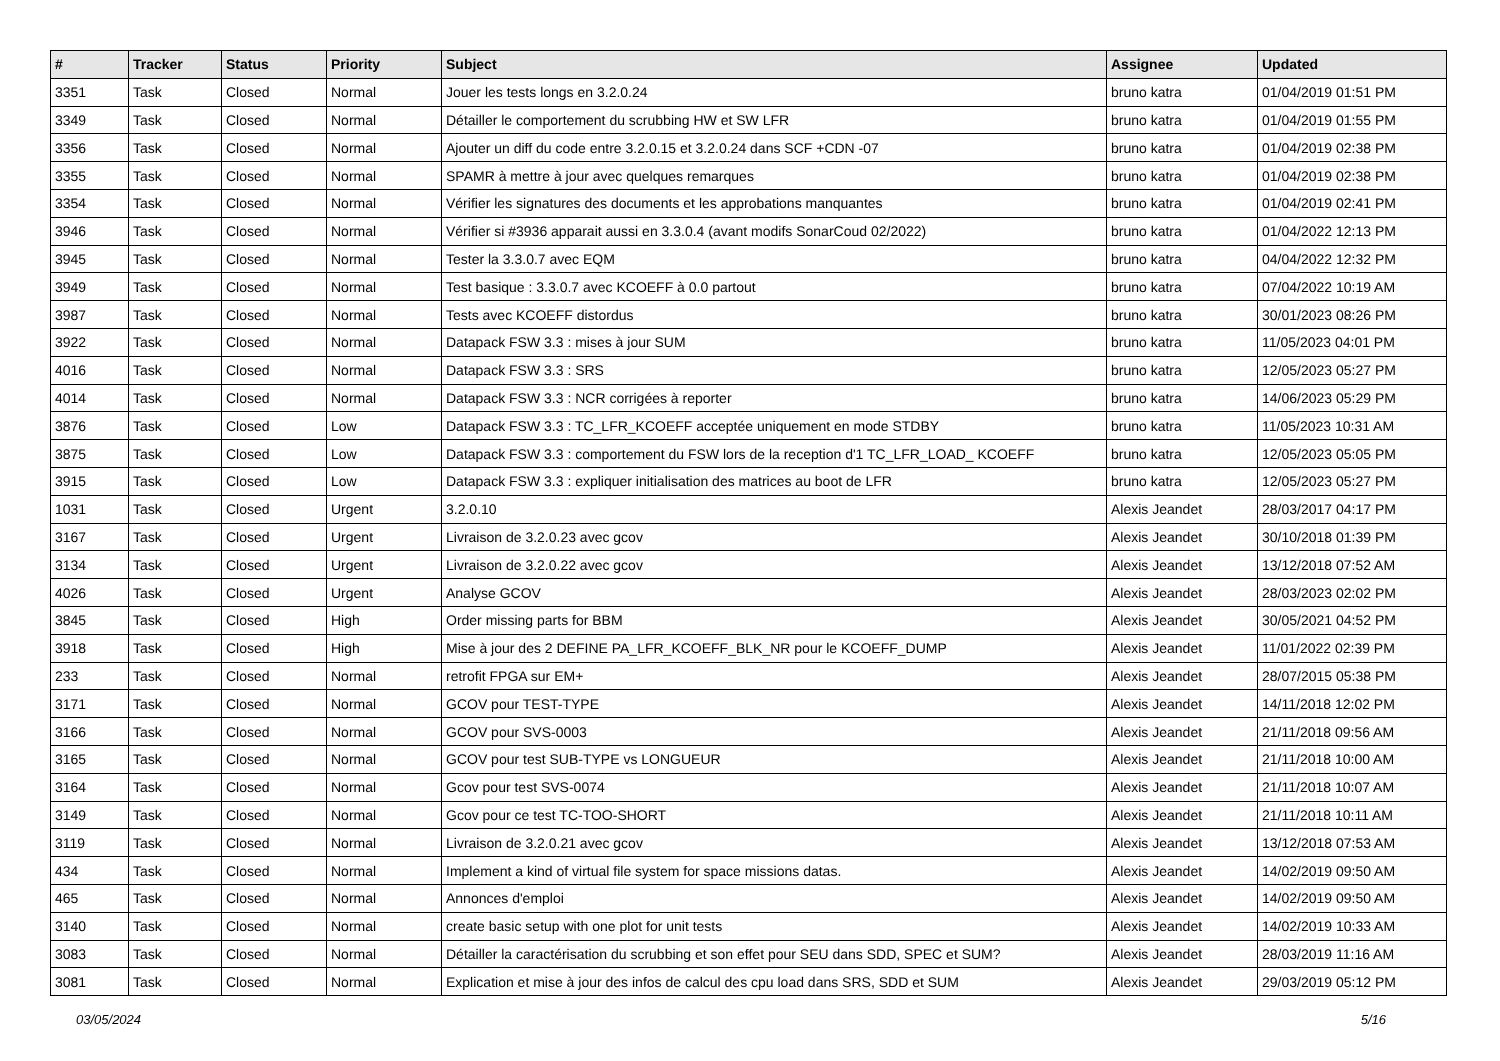| # | Tracker | Status | Priority | Subject | Assignee | Updated |
| --- | --- | --- | --- | --- | --- | --- |
| 3351 | Task | Closed | Normal | Jouer les tests longs en 3.2.0.24 | bruno katra | 01/04/2019 01:51 PM |
| 3349 | Task | Closed | Normal | Détailler le comportement du scrubbing HW et SW LFR | bruno katra | 01/04/2019 01:55 PM |
| 3356 | Task | Closed | Normal | Ajouter un diff du code entre 3.2.0.15 et 3.2.0.24 dans SCF +CDN -07 | bruno katra | 01/04/2019 02:38 PM |
| 3355 | Task | Closed | Normal | SPAMR à mettre à jour avec quelques remarques | bruno katra | 01/04/2019 02:38 PM |
| 3354 | Task | Closed | Normal | Vérifier les signatures des documents et les approbations manquantes | bruno katra | 01/04/2019 02:41 PM |
| 3946 | Task | Closed | Normal | Vérifier si #3936 apparait aussi en 3.3.0.4 (avant modifs SonarCoud 02/2022) | bruno katra | 01/04/2022 12:13 PM |
| 3945 | Task | Closed | Normal | Tester la 3.3.0.7 avec EQM | bruno katra | 04/04/2022 12:32 PM |
| 3949 | Task | Closed | Normal | Test basique : 3.3.0.7 avec KCOEFF à 0.0 partout | bruno katra | 07/04/2022 10:19 AM |
| 3987 | Task | Closed | Normal | Tests avec KCOEFF distordus | bruno katra | 30/01/2023 08:26 PM |
| 3922 | Task | Closed | Normal | Datapack FSW 3.3 : mises à jour SUM | bruno katra | 11/05/2023 04:01 PM |
| 4016 | Task | Closed | Normal | Datapack FSW 3.3 : SRS | bruno katra | 12/05/2023 05:27 PM |
| 4014 | Task | Closed | Normal | Datapack FSW 3.3 : NCR corrigées à reporter | bruno katra | 14/06/2023 05:29 PM |
| 3876 | Task | Closed | Low | Datapack FSW 3.3 : TC_LFR_KCOEFF acceptée uniquement en mode STDBY | bruno katra | 11/05/2023 10:31 AM |
| 3875 | Task | Closed | Low | Datapack FSW 3.3 : comportement du FSW lors de la reception d'1 TC_LFR_LOAD_ KCOEFF | bruno katra | 12/05/2023 05:05 PM |
| 3915 | Task | Closed | Low | Datapack FSW 3.3 : expliquer initialisation des matrices au boot de LFR | bruno katra | 12/05/2023 05:27 PM |
| 1031 | Task | Closed | Urgent | 3.2.0.10 | Alexis Jeandet | 28/03/2017 04:17 PM |
| 3167 | Task | Closed | Urgent | Livraison de 3.2.0.23 avec gcov | Alexis Jeandet | 30/10/2018 01:39 PM |
| 3134 | Task | Closed | Urgent | Livraison de 3.2.0.22 avec gcov | Alexis Jeandet | 13/12/2018 07:52 AM |
| 4026 | Task | Closed | Urgent | Analyse GCOV | Alexis Jeandet | 28/03/2023 02:02 PM |
| 3845 | Task | Closed | High | Order missing parts for BBM | Alexis Jeandet | 30/05/2021 04:52 PM |
| 3918 | Task | Closed | High | Mise à jour des 2 DEFINE PA_LFR_KCOEFF_BLK_NR pour le KCOEFF_DUMP | Alexis Jeandet | 11/01/2022 02:39 PM |
| 233 | Task | Closed | Normal | retrofit FPGA sur EM+ | Alexis Jeandet | 28/07/2015 05:38 PM |
| 3171 | Task | Closed | Normal | GCOV pour TEST-TYPE | Alexis Jeandet | 14/11/2018 12:02 PM |
| 3166 | Task | Closed | Normal | GCOV pour SVS-0003 | Alexis Jeandet | 21/11/2018 09:56 AM |
| 3165 | Task | Closed | Normal | GCOV pour test SUB-TYPE vs LONGUEUR | Alexis Jeandet | 21/11/2018 10:00 AM |
| 3164 | Task | Closed | Normal | Gcov pour test SVS-0074 | Alexis Jeandet | 21/11/2018 10:07 AM |
| 3149 | Task | Closed | Normal | Gcov pour ce test TC-TOO-SHORT | Alexis Jeandet | 21/11/2018 10:11 AM |
| 3119 | Task | Closed | Normal | Livraison de 3.2.0.21 avec gcov | Alexis Jeandet | 13/12/2018 07:53 AM |
| 434 | Task | Closed | Normal | Implement a kind of virtual file system for space missions datas. | Alexis Jeandet | 14/02/2019 09:50 AM |
| 465 | Task | Closed | Normal | Annonces d'emploi | Alexis Jeandet | 14/02/2019 09:50 AM |
| 3140 | Task | Closed | Normal | create basic setup with one plot for unit tests | Alexis Jeandet | 14/02/2019 10:33 AM |
| 3083 | Task | Closed | Normal | Détailler la caractérisation du scrubbing et son effet pour SEU dans SDD, SPEC et SUM? | Alexis Jeandet | 28/03/2019 11:16 AM |
| 3081 | Task | Closed | Normal | Explication et mise à jour des infos de calcul des cpu load dans SRS, SDD et SUM | Alexis Jeandet | 29/03/2019 05:12 PM |
03/05/2024 5/16